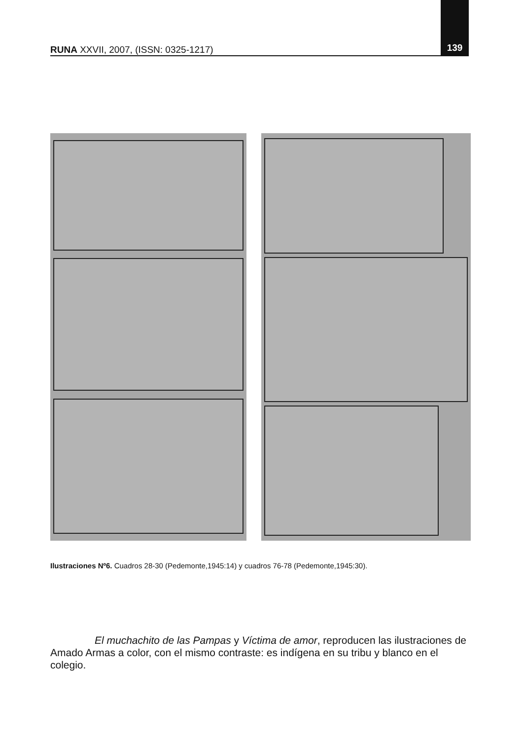RUNA XXVII, 2007, (ISSN: 0325-1217) 139
Ilustraciones Nº6. Cuadros 28-30 (Pedemonte,1945:14) y cuadros 76-78 (Pedemonte,1945:30).
El muchachito de las Pampas y Víctima de amor, reproducen las ilustraciones de Amado Armas a color, con el mismo contraste: es indígena en su tribu y blanco en el colegio.